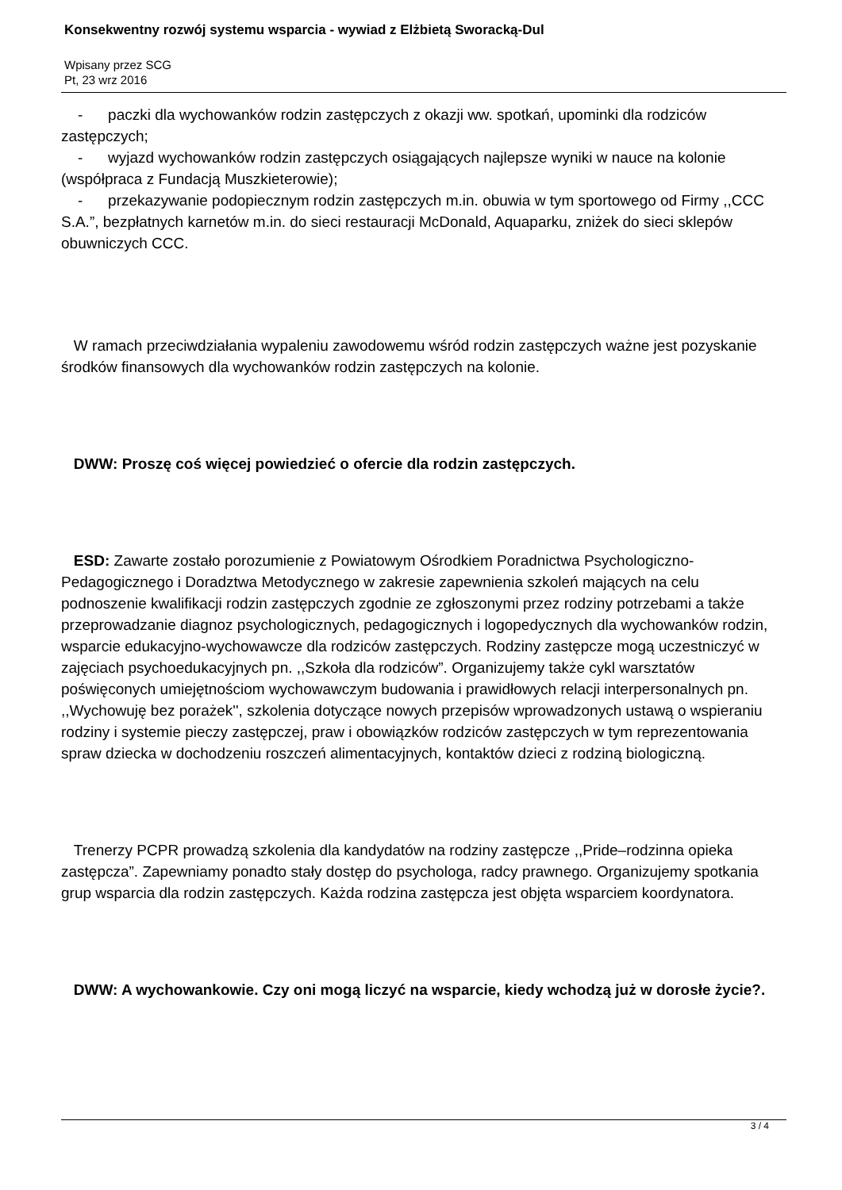Konsekwentny rozwój systemu wsparcia - wywiad z Elżbietą Sworacką-Dul
Wpisany przez SCG
Pt, 23 wrz 2016
- paczki dla wychowanków rodzin zastępczych z okazji ww. spotkań, upominki dla rodziców zastępczych;
- wyjazd wychowanków rodzin zastępczych osiągających najlepsze wyniki w nauce na kolonie (współpraca z Fundacją Muszkieterowie);
- przekazywanie podopiecznym rodzin zastępczych m.in. obuwia w tym sportowego od Firmy ,,CCC S.A.”, bezpłatnych karnetów m.in. do sieci restauracji McDonald, Aquaparku, zniżek do sieci sklepów obuwniczych CCC.
W ramach przeciwdziałania wypaleniu zawodowemu wśród rodzin zastępczych ważne jest pozyskanie środków finansowych dla wychowanków rodzin zastępczych na kolonie.
DWW: Proszę coś więcej powiedzieć o ofercie dla rodzin zastępczych.
ESD: Zawarte zostało porozumienie z Powiatowym Ośrodkiem Poradnictwa Psychologiczno-Pedagogicznego i Doradztwa Metodycznego w zakresie zapewnienia szkoleń mających na celu podnoszenie kwalifikacji rodzin zastępczych zgodnie ze zgłoszonymi przez rodziny potrzebami a także przeprowadzanie diagnoz psychologicznych, pedagogicznych i logopedycznych dla wychowanków rodzin, wsparcie edukacyjno-wychowawcze dla rodziców zastępczych. Rodziny zastępcze mogą uczestniczyć w zajęciach psychoedukacyjnych pn. ,,Szkoła dla rodziców”. Organizujemy także cykl warsztatów poświęconych umiejętnościom wychowawczym budowania i prawidłowych relacji interpersonalnych pn. ,,Wychowuję bez porażek'', szkolenia dotyczące nowych przepisów wprowadzonych ustawą o wspieraniu rodziny i systemie pieczy zastępczej, praw i obowiązków rodziców zastępczych w tym reprezentowania spraw dziecka w dochodzeniu roszczeń alimentacyjnych, kontaktów dzieci z rodziną biologiczną.
Trenerzy PCPR prowadzą szkolenia dla kandydatów na rodziny zastępcze ,,Pride–rodzinna opieka zastępcza”. Zapewniamy ponadto stały dostęp do psychologa, radcy prawnego. Organizujemy spotkania grup wsparcia dla rodzin zastępczych. Każda rodzina zastępcza jest objęta wsparciem koordynatora.
DWW: A wychowankowie. Czy oni mogą liczyć na wsparcie, kiedy wchodzą już w dorosłe życie?.
3 / 4